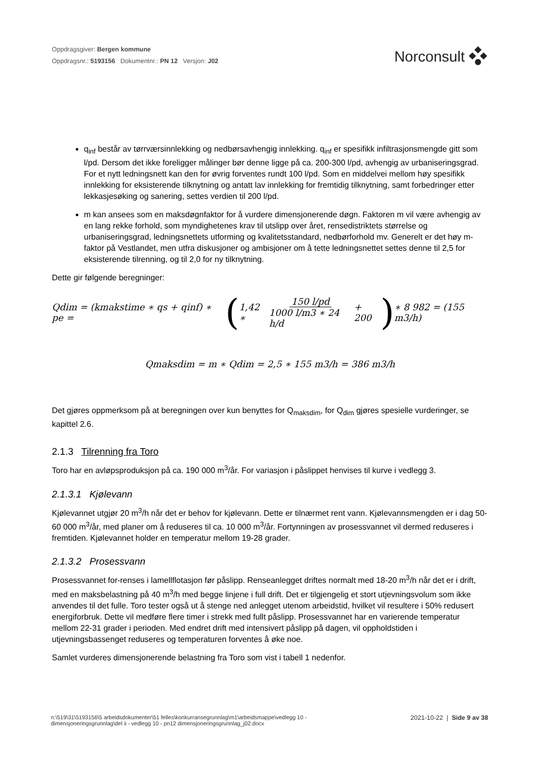Oppdragsgiver: Bergen kommune
Oppdragsnr.: 5193156 Dokumentnr.: PN 12 Versjon: J02
Norconsult
q<sub>inf</sub> består av tørrværsinnlekking og nedbørsavhengig innlekking. q<sub>inf</sub> er spesifikk infiltrasjonsmengde gitt som l/pd. Dersom det ikke foreligger målinger bør denne ligge på ca. 200-300 l/pd, avhengig av urbaniseringsgrad. For et nytt ledningsnett kan den for øvrig forventes rundt 100 l/pd. Som en middelvei mellom høy spesifikk innlekking for eksisterende tilknytning og antatt lav innlekking for fremtidig tilknytning, samt forbedringer etter lekkasjesøking og sanering, settes verdien til 200 l/pd.
m kan ansees som en maksdøgnfaktor for å vurdere dimensjonerende døgn. Faktoren m vil være avhengig av en lang rekke forhold, som myndighetenes krav til utslipp over året, rensedistriktets størrelse og urbaniseringsgrad, ledningsnettets utforming og kvalitetsstandard, nedbørforhold mv. Generelt er det høy m-faktor på Vestlandet, men utfra diskusjoner og ambisjoner om å tette ledningsnettet settes denne til 2,5 for eksisterende tilrenning, og til 2,0 for ny tilknytning.
Dette gir følgende beregninger:
Qdim = (kmakstime ∗ qs + qinf) ∗ pe = (1,42 ∗ 150 l/pd 1000 l/m3 ∗ 24 h/d + 200) ∗ 8 982 = (155 m3/h)
Qmaksdim = m ∗ Qdim = 2,5 ∗ 155 m3/h = 386 m3/h
Det gjøres oppmerksom på at beregningen over kun benyttes for Q<sub>maksdim</sub>, for Q<sub>dim</sub> gjøres spesielle vurderinger, se kapittel 2.6.
2.1.3 Tilrenning fra Toro
Toro har en avløpsproduksjon på ca. 190 000 m<sup>3</sup>/år. For variasjon i påslippet henvises til kurve i vedlegg 3.
2.1.3.1 Kjølevann
Kjølevannet utgjør 20 m<sup>3</sup>/h når det er behov for kjølevann. Dette er tilnærmet rent vann. Kjølevannsmengden er i dag 50-60 000 m<sup>3</sup>/år, med planer om å reduseres til ca. 10 000 m<sup>3</sup>/år. Fortynningen av prosessvannet vil dermed reduseres i fremtiden. Kjølevannet holder en temperatur mellom 19-28 grader.
2.1.3.2 Prosessvann
Prosessvannet for-renses i lamellflotasjon før påslipp. Renseanlegget driftes normalt med 18-20 m<sup>3</sup>/h når det er i drift, med en maksbelastning på 40 m<sup>3</sup>/h med begge linjene i full drift. Det er tilgjengelig et stort utjevningsvolum som ikke anvendes til det fulle. Toro tester også ut å stenge ned anlegget utenom arbeidstid, hvilket vil resultere i 50% redusert energiforbruk. Dette vil medføre flere timer i strekk med fullt påslipp. Prosessvannet har en varierende temperatur mellom 22-31 grader i perioden. Med endret drift med intensivert påslipp på dagen, vil oppholdstiden i utjevningsbassenget reduseres og temperaturen forventes å øke noe.
Samlet vurderes dimensjonerende belastning fra Toro som vist i tabell 1 nedenfor.
n:\519\31\5193156\5 arbeidsdokumenter\51 felles\konkurransegrunnlag\m1\arbeidsmappe\vedlegg 10 -
dimensjoneringsgrunnlag\del ii - vedlegg 10 - pn12 dimensjoneringsgrunnlag_j02.docx
2021-10-22 | Side 9 av 38